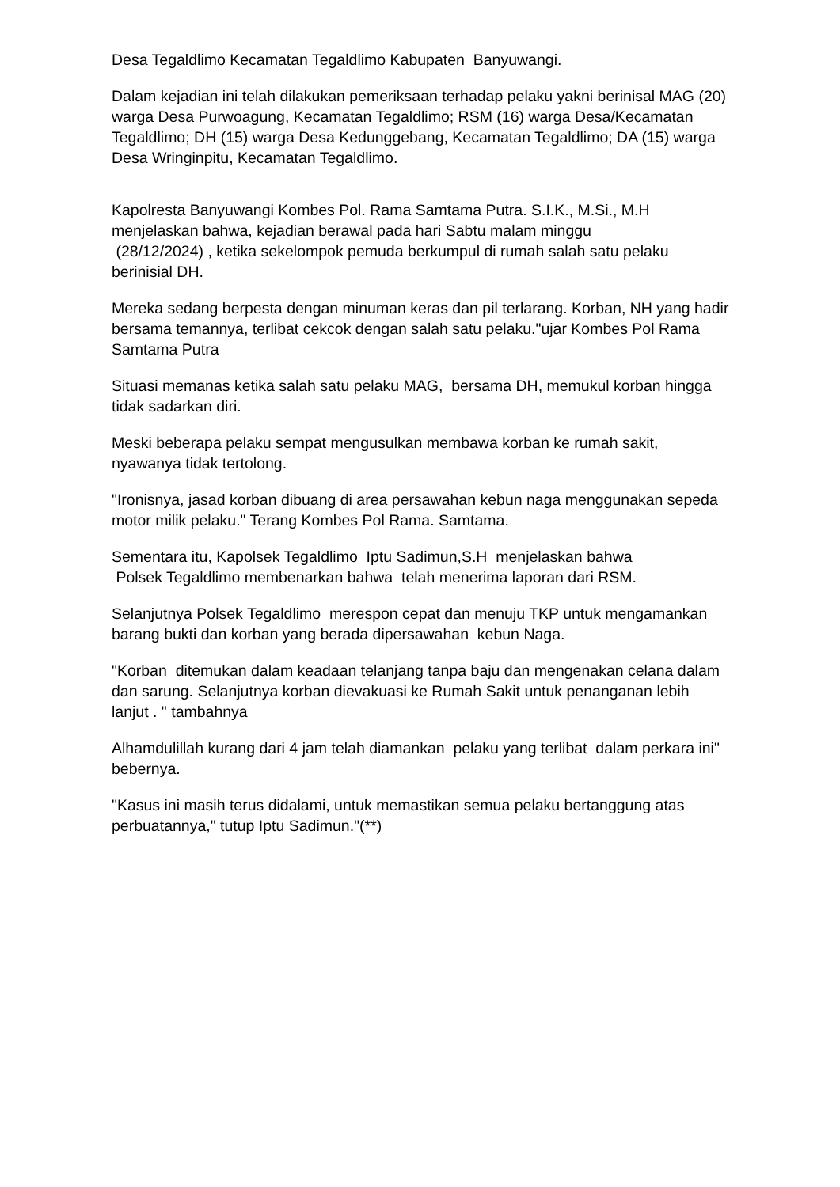Desa Tegaldlimo Kecamatan Tegaldlimo Kabupaten Banyuwangi.
Dalam kejadian ini telah dilakukan pemeriksaan terhadap pelaku yakni berinisal MAG (20) warga Desa Purwoagung, Kecamatan Tegaldlimo; RSM (16) warga Desa/Kecamatan Tegaldlimo; DH (15) warga Desa Kedunggebang, Kecamatan Tegaldlimo; DA (15) warga Desa Wringinpitu, Kecamatan Tegaldlimo.
Kapolresta Banyuwangi Kombes Pol. Rama Samtama Putra. S.I.K., M.Si., M.H menjelaskan bahwa, kejadian berawal pada hari Sabtu malam minggu
(28/12/2024) , ketika sekelompok pemuda berkumpul di rumah salah satu pelaku berinisial DH.
Mereka sedang berpesta dengan minuman keras dan pil terlarang. Korban, NH yang hadir bersama temannya, terlibat cekcok dengan salah satu pelaku."ujar Kombes Pol Rama Samtama Putra
Situasi memanas ketika salah satu pelaku MAG, bersama DH, memukul korban hingga tidak sadarkan diri.
Meski beberapa pelaku sempat mengusulkan membawa korban ke rumah sakit, nyawanya tidak tertolong.
"Ironisnya, jasad korban dibuang di area persawahan kebun naga menggunakan sepeda motor milik pelaku." Terang Kombes Pol Rama. Samtama.
Sementara itu, Kapolsek Tegaldlimo Iptu Sadimun,S.H menjelaskan bahwa
Polsek Tegaldlimo membenarkan bahwa telah menerima laporan dari RSM.
Selanjutnya Polsek Tegaldlimo merespon cepat dan menuju TKP untuk mengamankan barang bukti dan korban yang berada dipersawahan kebun Naga.
"Korban ditemukan dalam keadaan telanjang tanpa baju dan mengenakan celana dalam dan sarung. Selanjutnya korban dievakuasi ke Rumah Sakit untuk penanganan lebih lanjut . " tambahnya
Alhamdulillah kurang dari 4 jam telah diamankan pelaku yang terlibat dalam perkara ini" bebernya.
"Kasus ini masih terus didalami, untuk memastikan semua pelaku bertanggung atas perbuatannya," tutup Iptu Sadimun."(**)